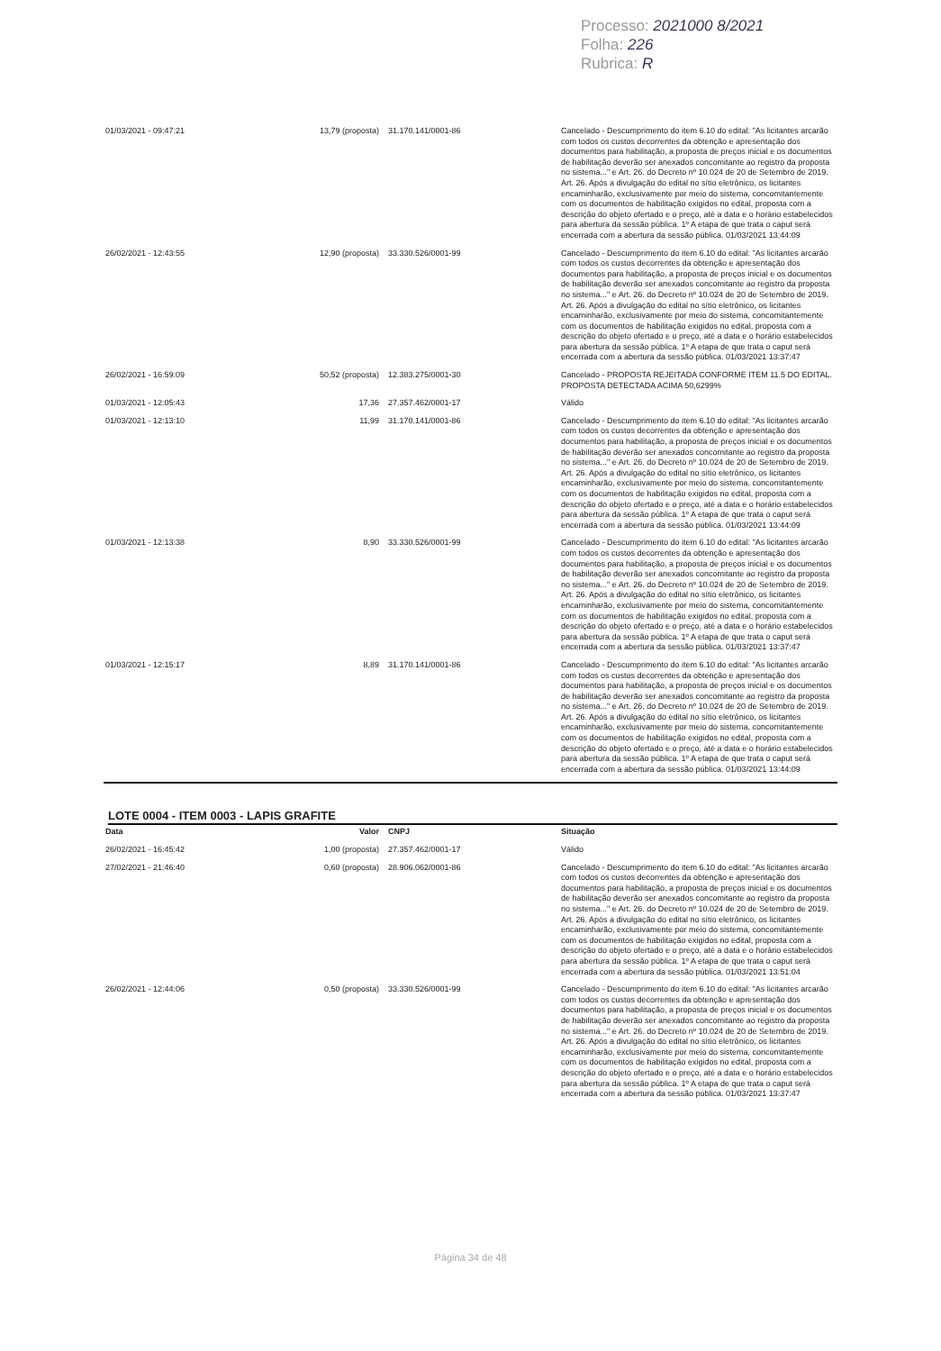Processo: 2021000 8/2021
Folha: 226
Rubrica: R
| 01/03/2021 - 09:47:21 | 13,79 (proposta) | 31.170.141/0001-86 | Cancelado - Descumprimento do item 6.10 do edital: "As licitantes arcarão com todos os custos decorrentes da obtenção e apresentação dos documentos para habilitação, a proposta de preços inicial e os documentos de habilitação deverão ser anexados concomitante ao registro da proposta no sistema..." e Art. 26. do Decreto nº 10.024 de 20 de Setembro de 2019. Art. 26. Após a divulgação do edital no sítio eletrônico, os licitantes encaminharão, exclusivamente por meio do sistema, concomitantemente com os documentos de habilitação exigidos no edital, proposta com a descrição do objeto ofertado e o preço, até a data e o horário estabelecidos para abertura da sessão pública. 1º A etapa de que trata o caput será encerrada com a abertura da sessão pública. 01/03/2021 13:44:09 |
| 26/02/2021 - 12:43:55 | 12,90 (proposta) | 33.330.526/0001-99 | Cancelado - Descumprimento do item 6.10 do edital: "As licitantes arcarão com todos os custos decorrentes da obtenção e apresentação dos documentos para habilitação, a proposta de preços inicial e os documentos de habilitação deverão ser anexados concomitante ao registro da proposta no sistema..." e Art. 26. do Decreto nº 10.024 de 20 de Setembro de 2019. Art. 26. Após a divulgação do edital no sítio eletrônico, os licitantes encaminharão, exclusivamente por meio do sistema, concomitantemente com os documentos de habilitação exigidos no edital, proposta com a descrição do objeto ofertado e o preço, até a data e o horário estabelecidos para abertura da sessão pública. 1º A etapa de que trata o caput será encerrada com a abertura da sessão pública. 01/03/2021 13:37:47 |
| 26/02/2021 - 16:59:09 | 50,52 (proposta) | 12.383.275/0001-30 | Cancelado - PROPOSTA REJEITADA CONFORME ITEM 11.5 DO EDITAL. PROPOSTA DETECTADA ACIMA 50,6299% |
| 01/03/2021 - 12:05:43 | 17,36 | 27.357.462/0001-17 | Válido |
| 01/03/2021 - 12:13:10 | 11,99 | 31.170.141/0001-86 | Cancelado - Descumprimento do item 6.10 do edital: "As licitantes arcarão com todos os custos decorrentes da obtenção e apresentação dos documentos para habilitação, a proposta de preços inicial e os documentos de habilitação deverão ser anexados concomitante ao registro da proposta no sistema..." e Art. 26. do Decreto nº 10.024 de 20 de Setembro de 2019. Art. 26. Após a divulgação do edital no sítio eletrônico, os licitantes encaminharão, exclusivamente por meio do sistema, concomitantemente com os documentos de habilitação exigidos no edital, proposta com a descrição do objeto ofertado e o preço, até a data e o horário estabelecidos para abertura da sessão pública. 1º A etapa de que trata o caput será encerrada com a abertura da sessão pública. 01/03/2021 13:44:09 |
| 01/03/2021 - 12:13:38 | 8,90 | 33.330.526/0001-99 | Cancelado - Descumprimento do item 6.10 do edital: "As licitantes arcarão com todos os custos decorrentes da obtenção e apresentação dos documentos para habilitação, a proposta de preços inicial e os documentos de habilitação deverão ser anexados concomitante ao registro da proposta no sistema..." e Art. 26. do Decreto nº 10.024 de 20 de Setembro de 2019. Art. 26. Após a divulgação do edital no sítio eletrônico, os licitantes encaminharão, exclusivamente por meio do sistema, concomitantemente com os documentos de habilitação exigidos no edital, proposta com a descrição do objeto ofertado e o preço, até a data e o horário estabelecidos para abertura da sessão pública. 1º A etapa de que trata o caput será encerrada com a abertura da sessão pública. 01/03/2021 13:37:47 |
| 01/03/2021 - 12:15:17 | 8,89 | 31.170.141/0001-86 | Cancelado - Descumprimento do item 6.10 do edital: "As licitantes arcarão com todos os custos decorrentes da obtenção e apresentação dos documentos para habilitação, a proposta de preços inicial e os documentos de habilitação deverão ser anexados concomitante ao registro da proposta no sistema..." e Art. 26. do Decreto nº 10.024 de 20 de Setembro de 2019. Art. 26. Após a divulgação do edital no sítio eletrônico, os licitantes encaminharão, exclusivamente por meio do sistema, concomitantemente com os documentos de habilitação exigidos no edital, proposta com a descrição do objeto ofertado e o preço, até a data e o horário estabelecidos para abertura da sessão pública. 1º A etapa de que trata o caput será encerrada com a abertura da sessão pública. 01/03/2021 13:44:09 |
LOTE 0004 - ITEM 0003 - LAPIS GRAFITE
| Data | Valor | CNPJ | Situação |
| --- | --- | --- | --- |
| 26/02/2021 - 16:45:42 | 1,00 (proposta) | 27.357.462/0001-17 | Válido |
| 27/02/2021 - 21:46:40 | 0,60 (proposta) | 28.906.062/0001-86 | Cancelado - Descumprimento do item 6.10 do edital: "As licitantes arcarão com todos os custos decorrentes da obtenção e apresentação dos documentos para habilitação, a proposta de preços inicial e os documentos de habilitação deverão ser anexados concomitante ao registro da proposta no sistema..." e Art. 26. do Decreto nº 10.024 de 20 de Setembro de 2019. Art. 26. Após a divulgação do edital no sítio eletrônico, os licitantes encaminharão, exclusivamente por meio do sistema, concomitantemente com os documentos de habilitação exigidos no edital, proposta com a descrição do objeto ofertado e o preço, até a data e o horário estabelecidos para abertura da sessão pública. 1º A etapa de que trata o caput será encerrada com a abertura da sessão pública. 01/03/2021 13:51:04 |
| 26/02/2021 - 12:44:06 | 0,50 (proposta) | 33.330.526/0001-99 | Cancelado - Descumprimento do item 6.10 do edital: "As licitantes arcarão com todos os custos decorrentes da obtenção e apresentação dos documentos para habilitação, a proposta de preços inicial e os documentos de habilitação deverão ser anexados concomitante ao registro da proposta no sistema..." e Art. 26. do Decreto nº 10.024 de 20 de Setembro de 2019. Art. 26. Após a divulgação do edital no sítio eletrônico, os licitantes encaminharão, exclusivamente por meio do sistema, concomitantemente com os documentos de habilitação exigidos no edital, proposta com a descrição do objeto ofertado e o preço, até a data e o horário estabelecidos para abertura da sessão pública. 1º A etapa de que trata o caput será encerrada com a abertura da sessão pública. 01/03/2021 13:37:47 |
Página 34 de 48